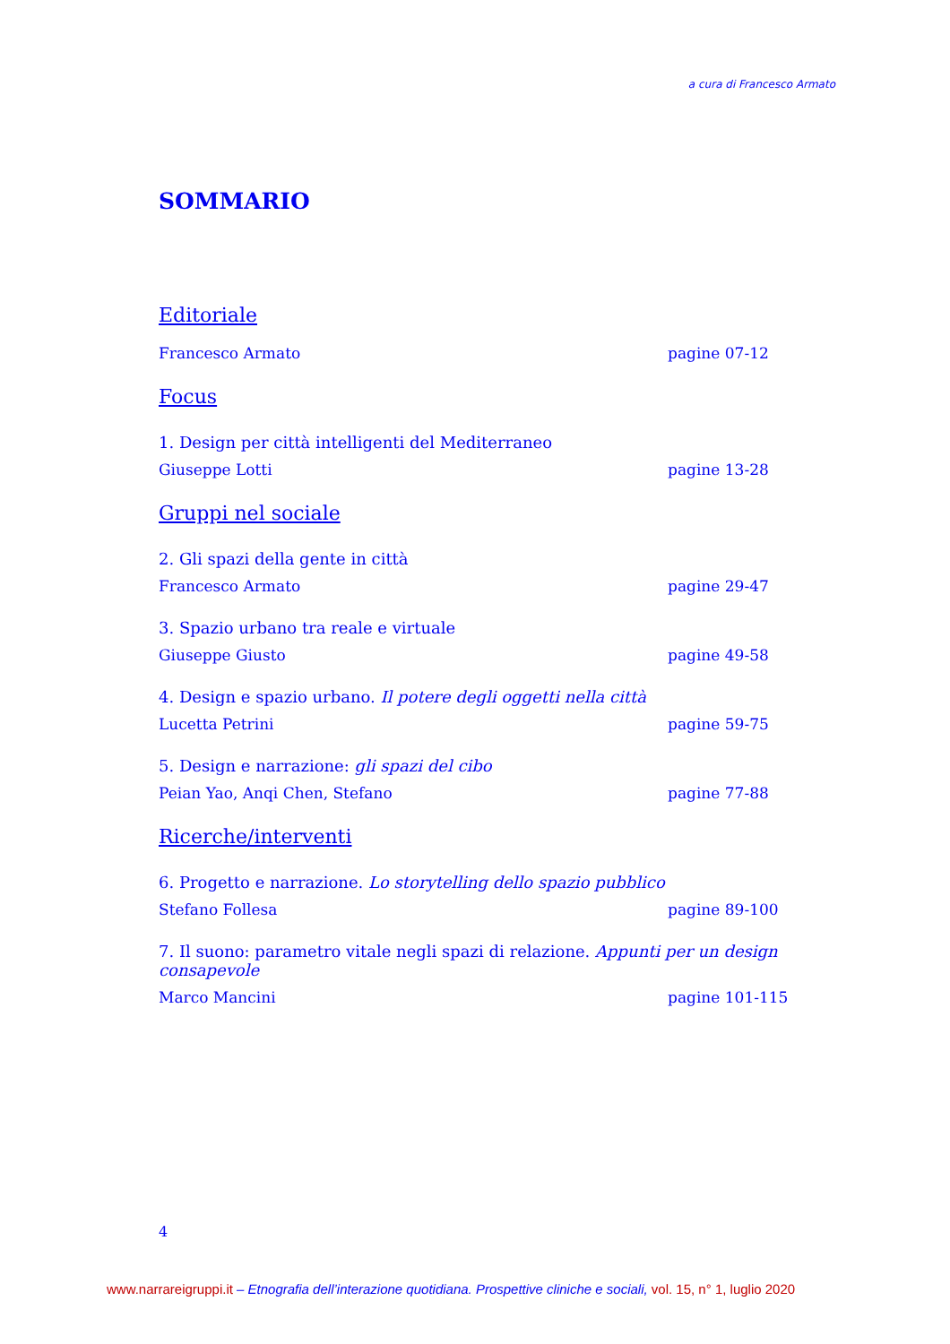a cura di Francesco Armato
SOMMARIO
Editoriale
Francesco Armato pagine 07-12
Focus
1. Design per città intelligenti del Mediterraneo
Giuseppe Lotti pagine 13-28
Gruppi nel sociale
2. Gli spazi della gente in città
Francesco Armato pagine 29-47
3. Spazio urbano tra reale e virtuale
Giuseppe Giusto pagine 49-58
4. Design e spazio urbano. Il potere degli oggetti nella città
Lucetta Petrini pagine 59-75
5. Design e narrazione: gli spazi del cibo
Peian Yao, Anqi Chen, Stefano pagine 77-88
Ricerche/interventi
6. Progetto e narrazione. Lo storytelling dello spazio pubblico
Stefano Follesa pagine 89-100
7. Il suono: parametro vitale negli spazi di relazione. Appunti per un design consapevole
Marco Mancini pagine 101-115
4
www.narrareigruppi.it – Etnografia dell’interazione quotidiana. Prospettive cliniche e sociali, vol. 15, n° 1, luglio 2020